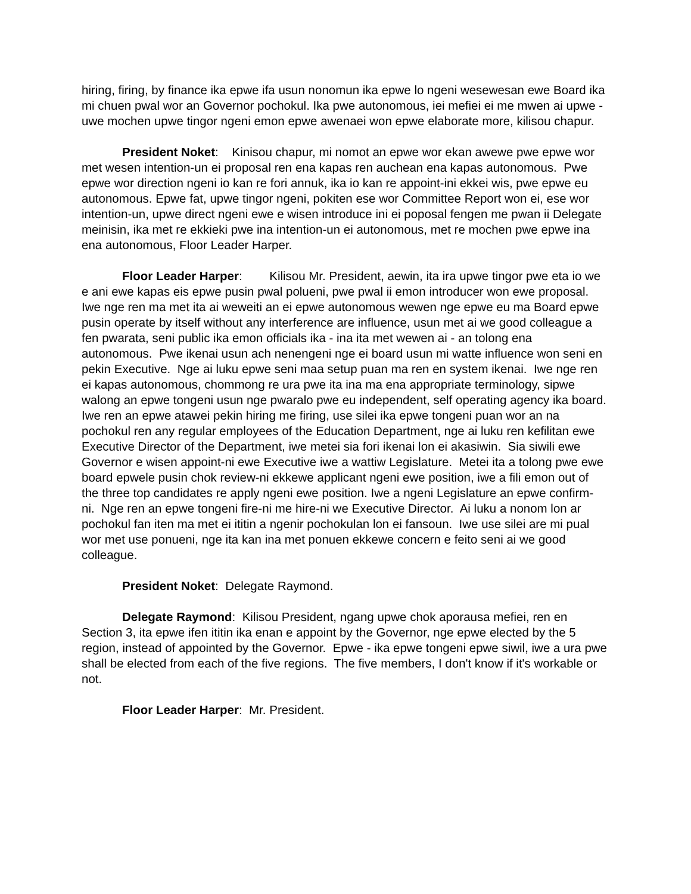hiring, firing, by finance ika epwe ifa usun nonomun ika epwe lo ngeni wesewesan ewe Board ika mi chuen pwal wor an Governor pochokul. Ika pwe autonomous, iei mefiei ei me mwen ai upwe - uwe mochen upwe tingor ngeni emon epwe awenaei won epwe elaborate more, kilisou chapur.
President Noket: Kinisou chapur, mi nomot an epwe wor ekan awewe pwe epwe wor met wesen intention-un ei proposal ren ena kapas ren auchean ena kapas autonomous. Pwe epwe wor direction ngeni io kan re fori annuk, ika io kan re appoint-ini ekkei wis, pwe epwe eu autonomous. Epwe fat, upwe tingor ngeni, pokiten ese wor Committee Report won ei, ese wor intention-un, upwe direct ngeni ewe e wisen introduce ini ei poposal fengen me pwan ii Delegate meinisin, ika met re ekkieki pwe ina intention-un ei autonomous, met re mochen pwe epwe ina ena autonomous, Floor Leader Harper.
Floor Leader Harper: Kilisou Mr. President, aewin, ita ira upwe tingor pwe eta io we e ani ewe kapas eis epwe pusin pwal polueni, pwe pwal ii emon introducer won ewe proposal. Iwe nge ren ma met ita ai weweiti an ei epwe autonomous wewen nge epwe eu ma Board epwe pusin operate by itself without any interference are influence, usun met ai we good colleague a fen pwarata, seni public ika emon officials ika - ina ita met wewen ai - an tolong ena autonomous. Pwe ikenai usun ach nenengeni nge ei board usun mi watte influence won seni en pekin Executive. Nge ai luku epwe seni maa setup puan ma ren en system ikenai. Iwe nge ren ei kapas autonomous, chommong re ura pwe ita ina ma ena appropriate terminology, sipwe walong an epwe tongeni usun nge pwaralo pwe eu independent, self operating agency ika board. Iwe ren an epwe atawei pekin hiring me firing, use silei ika epwe tongeni puan wor an na pochokul ren any regular employees of the Education Department, nge ai luku ren kefilitan ewe Executive Director of the Department, iwe metei sia fori ikenai lon ei akasiwin. Sia siwili ewe Governor e wisen appoint-ni ewe Executive iwe a wattiw Legislature. Metei ita a tolong pwe ewe board epwele pusin chok review-ni ekkewe applicant ngeni ewe position, iwe a fili emon out of the three top candidates re apply ngeni ewe position. Iwe a ngeni Legislature an epwe confirm-ni. Nge ren an epwe tongeni fire-ni me hire-ni we Executive Director. Ai luku a nonom lon ar pochokul fan iten ma met ei ititin a ngenir pochokulan lon ei fansoun. Iwe use silei are mi pual wor met use ponueni, nge ita kan ina met ponuen ekkewe concern e feito seni ai we good colleague.
President Noket: Delegate Raymond.
Delegate Raymond: Kilisou President, ngang upwe chok aporausa mefiei, ren en Section 3, ita epwe ifen ititin ika enan e appoint by the Governor, nge epwe elected by the 5 region, instead of appointed by the Governor. Epwe - ika epwe tongeni epwe siwil, iwe a ura pwe shall be elected from each of the five regions. The five members, I don't know if it's workable or not.
Floor Leader Harper: Mr. President.